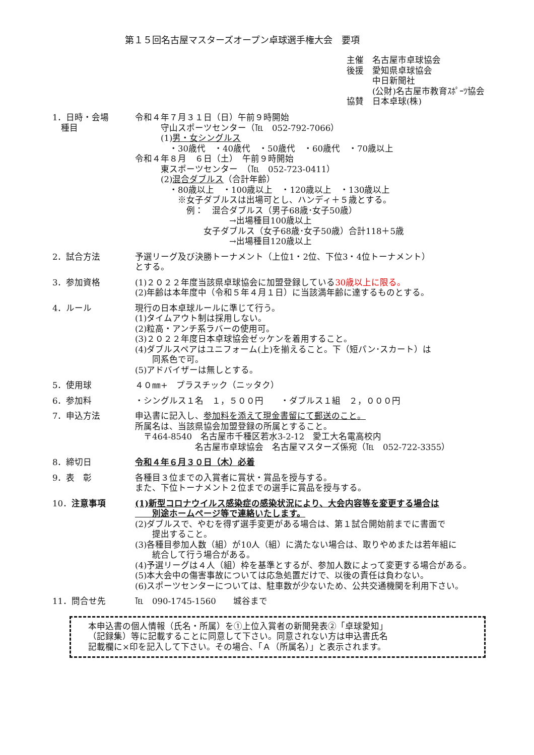第１５回名古屋マスターズオープン卓球選手権大会　要項
主催　名古屋市卓球協会
後援　愛知県卓球協会
　　　中日新聞社
　　　(公財)名古屋市教育ｽﾎﾟｰﾂ協会
協賛　日本卓球(株)
1．日時・会場
　種目
令和４年７月３１日（日）午前９時開始
　　　守山スポーツセンター（℡　052-792-7066）
　　　(1)男・女シングルス
　　　　・30歳代　・40歳代　・50歳代　・60歳代　・70歳以上
令和４年８月　６日（土）　午前９時開始
　　　東スポーツセンター　（℡　052-723-0411）
　　　(2)混合ダブルス（合計年齢）
　　　　・80歳以上　・100歳以上　・120歳以上　・130歳以上
　　　　　※女子ダブルスは出場可とし、ハンディ＋５歳とする。
　　　　　　例：　混合ダブルス（男子68歳･女子50歳）
　　　　　　　　　　　→出場種目100歳以上
　　　　　　　　女子ダブルス（女子68歳･女子50歳）合計118＋5歳
　　　　　　　　　　　→出場種目120歳以上
2．試合方法 予選リーグ及び決勝トーナメント（上位1・2位、下位3・4位トーナメント）
とする。
3．参加資格 (1)２０２２年度当該県卓球協会に加盟登録している30歳以上に限る。
(2)年齢は本年度中（令和５年４月１日）に当該満年齢に達するものとする。
4．ルール 現行の日本卓球ルールに準じて行う。
(1)タイムアウト制は採用しない。
(2)粒高・アンチ系ラバーの使用可。
(3)２０２２年度日本卓球協会ゼッケンを着用すること。
(4)ダブルスペアはユニフォーム(上)を揃えること。下（短パン･スカート）は
　　同系色で可。
(5)アドバイザーは無しとする。
5．使用球 ４０㎜+　プラスチック（ニッタク）
6．参加料 ・シングルス１名　１，５００円　　・ダブルス１組　２，０００円
7．申込方法 申込書に記入し、参加料を添えて現金書留にて郵送のこと。
所属名は、当該県協会加盟登録の所属とすること。
　〒464-8540　名古屋市千種区若水3-2-12　愛工大名電高校内
　　　　　　　名古屋市卓球協会　名古屋マスターズ係宛（℡　052-722-3355）
8．締切日 令和４年６月３０日（木）必着
9．表　彰 各種目３位までの入賞者に賞状・賞品を授与する。
また、下位トーナメント２位までの選手に賞品を授与する。
10．注意事項 (1)新型コロナウイルス感染症の感染状況により、大会内容等を変更する場合は
　　別途ホームページ等で連絡いたします。
(2)ダブルスで、やむを得ず選手変更がある場合は、第１試合開始前までに書面で
　　提出すること。
(3)各種目参加人数（組）が10人（組）に満たない場合は、取りやめまたは若年組に
　　統合して行う場合がある。
(4)予選リーグは４人（組）枠を基準とするが、参加人数によって変更する場合がある。
(5)本大会中の傷害事故については応急処置だけで、以後の責任は負わない。
(6)スポーツセンターについては、駐車数が少ないため、公共交通機関を利用下さい。
11．問合せ先 ℡　090-1745-1560　　城谷まで
本申込書の個人情報（氏名・所属）を①上位入賞者の新聞発表②「卓球愛知」
（記録集）等に記載することに同意して下さい。同意されない方は申込書氏名
記載欄に×印を記入して下さい。その場合、「Ａ（所属名）」と表示されます。